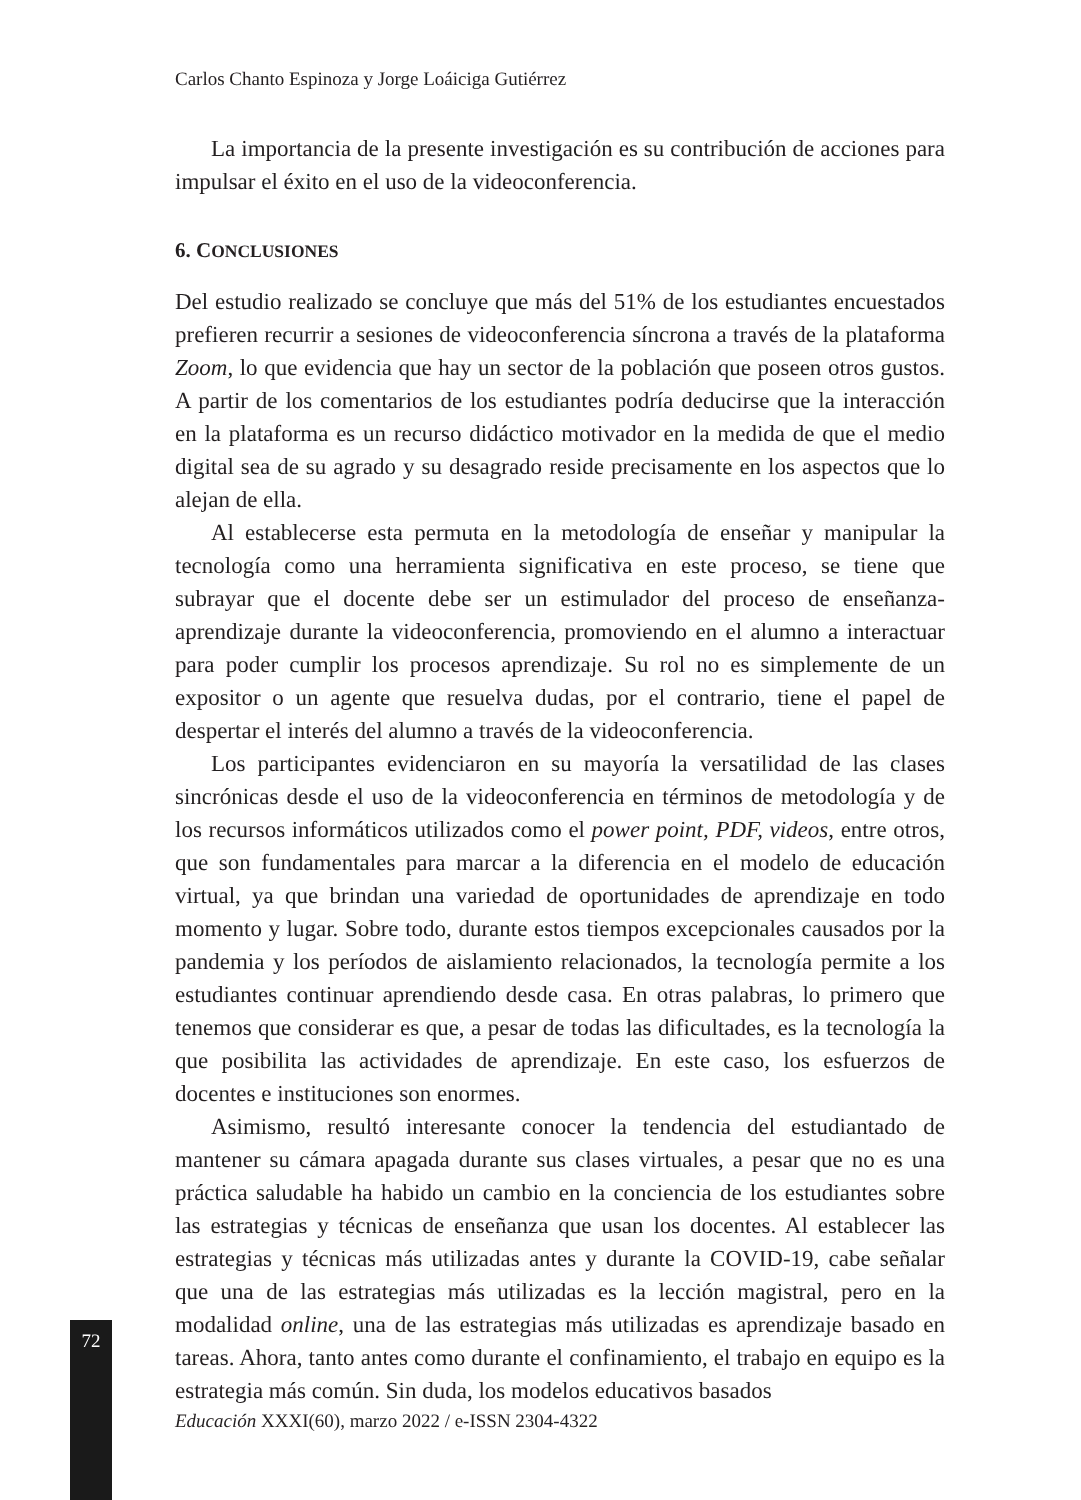72
Carlos Chanto Espinoza y Jorge Loáiciga Gutiérrez
La importancia de la presente investigación es su contribución de acciones para impulsar el éxito en el uso de la videoconferencia.
6. CONCLUSIONES
Del estudio realizado se concluye que más del 51% de los estudiantes encuestados prefieren recurrir a sesiones de videoconferencia síncrona a través de la plataforma Zoom, lo que evidencia que hay un sector de la población que poseen otros gustos. A partir de los comentarios de los estudiantes podría deducirse que la interacción en la plataforma es un recurso didáctico motivador en la medida de que el medio digital sea de su agrado y su desagrado reside precisamente en los aspectos que lo alejan de ella.
Al establecerse esta permuta en la metodología de enseñar y manipular la tecnología como una herramienta significativa en este proceso, se tiene que subrayar que el docente debe ser un estimulador del proceso de enseñanza-aprendizaje durante la videoconferencia, promoviendo en el alumno a interactuar para poder cumplir los procesos aprendizaje. Su rol no es simplemente de un expositor o un agente que resuelva dudas, por el contrario, tiene el papel de despertar el interés del alumno a través de la videoconferencia.
Los participantes evidenciaron en su mayoría la versatilidad de las clases sincrónicas desde el uso de la videoconferencia en términos de metodología y de los recursos informáticos utilizados como el power point, PDF, videos, entre otros, que son fundamentales para marcar a la diferencia en el modelo de educación virtual, ya que brindan una variedad de oportunidades de aprendizaje en todo momento y lugar. Sobre todo, durante estos tiempos excepcionales causados por la pandemia y los períodos de aislamiento relacionados, la tecnología permite a los estudiantes continuar aprendiendo desde casa. En otras palabras, lo primero que tenemos que considerar es que, a pesar de todas las dificultades, es la tecnología la que posibilita las actividades de aprendizaje. En este caso, los esfuerzos de docentes e instituciones son enormes.
Asimismo, resultó interesante conocer la tendencia del estudiantado de mantener su cámara apagada durante sus clases virtuales, a pesar que no es una práctica saludable ha habido un cambio en la conciencia de los estudiantes sobre las estrategias y técnicas de enseñanza que usan los docentes. Al establecer las estrategias y técnicas más utilizadas antes y durante la COVID-19, cabe señalar que una de las estrategias más utilizadas es la lección magistral, pero en la modalidad online, una de las estrategias más utilizadas es aprendizaje basado en tareas. Ahora, tanto antes como durante el confinamiento, el trabajo en equipo es la estrategia más común. Sin duda, los modelos educativos basados
Educación XXXI(60), marzo 2022 / e-ISSN 2304-4322